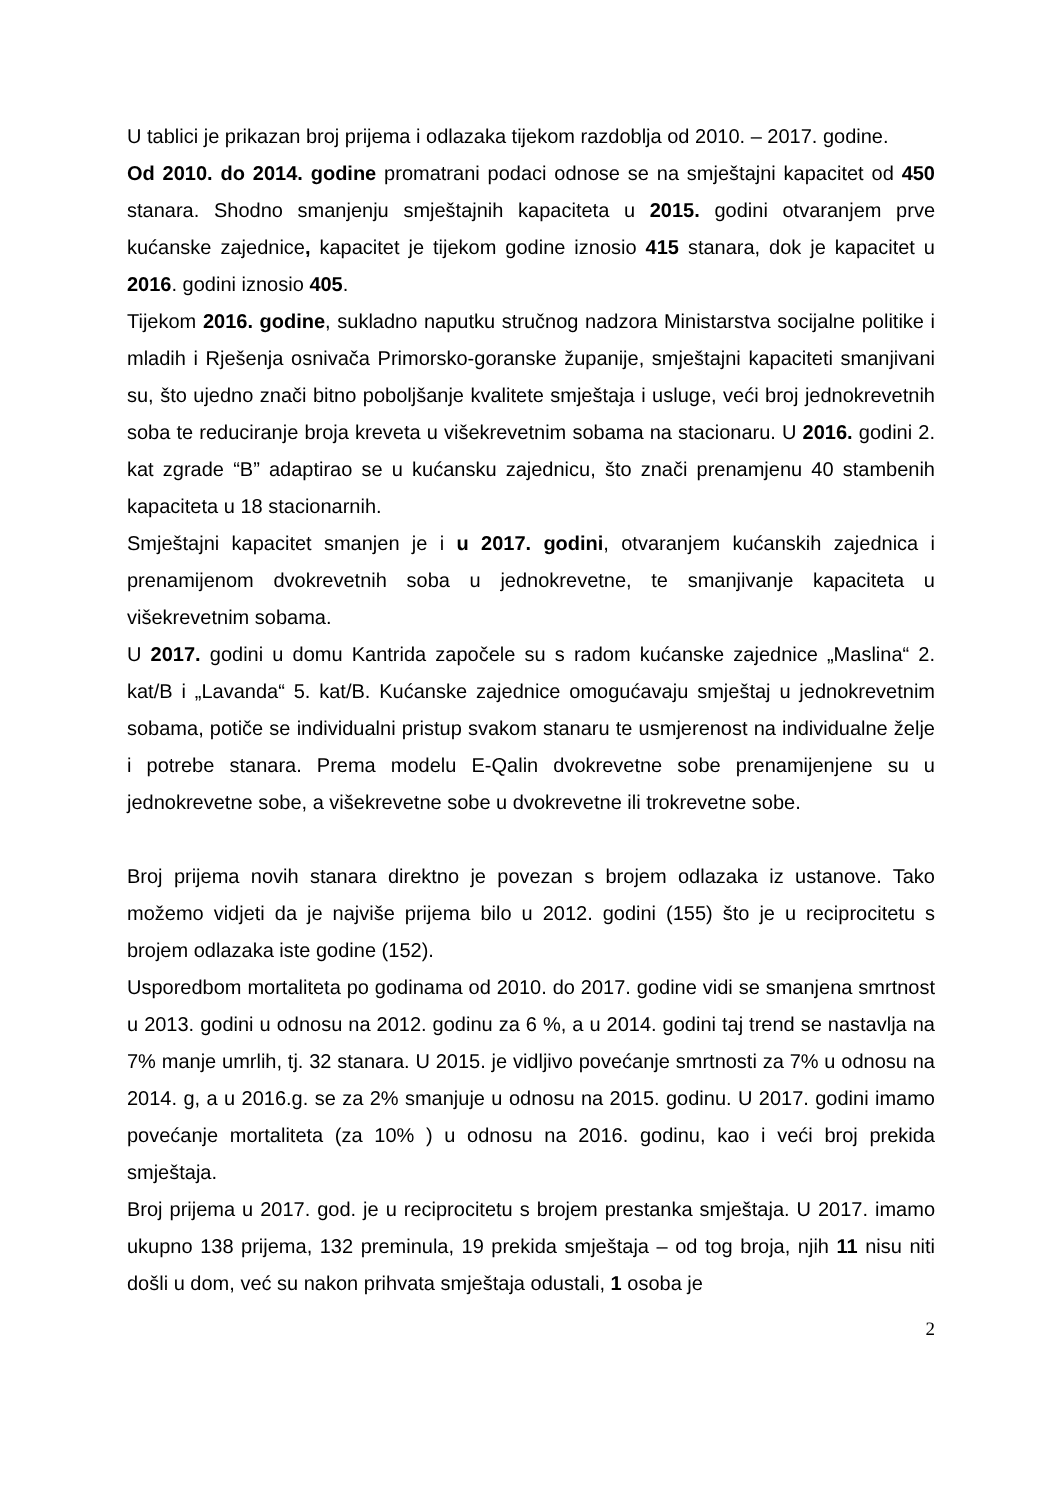U tablici je prikazan broj prijema i odlazaka tijekom razdoblja od 2010. – 2017. godine.
Od 2010. do 2014. godine promatrani podaci odnose se na smještajni kapacitet od 450 stanara. Shodno smanjenju smještajnih kapaciteta u 2015. godini otvaranjem prve kućanske zajednice, kapacitet je tijekom godine iznosio 415 stanara, dok je kapacitet u 2016. godini iznosio 405.
Tijekom 2016. godine, sukladno naputku stručnog nadzora Ministarstva socijalne politike i mladih i Rješenja osnivača Primorsko-goranske županije, smještajni kapaciteti smanjivani su, što ujedno znači bitno poboljšanje kvalitete smještaja i usluge, veći broj jednokrevetnih soba te reduciranje broja kreveta u višekrevetnim sobama na stacionaru. U 2016. godini 2. kat zgrade “B” adaptirao se u kućansku zajednicu, što znači prenamjenu 40 stambenih kapaciteta u 18 stacionarnih.
Smještajni kapacitet smanjen je i u 2017. godini, otvaranjem kućanskih zajednica i prenamijenom dvokrevetnih soba u jednokrevetne, te smanjivanje kapaciteta u višekrevetnim sobama.
U 2017. godini u domu Kantrida započele su s radom kućanske zajednice „Maslina“ 2. kat/B i „Lavanda“ 5. kat/B. Kućanske zajednice omogućavaju smještaj u jednokrevetnim sobama, potiče se individualni pristup svakom stanaru te usmjerenost na individualne želje i potrebe stanara. Prema modelu E-Qalin dvokrevetne sobe prenamijenjene su u jednokrevetne sobe, a višekrevetne sobe u dvokrevetne ili trokrevetne sobe.
Broj prijema novih stanara direktno je povezan s brojem odlazaka iz ustanove. Tako možemo vidjeti da je najviše prijema bilo u 2012. godini (155) što je u reciprocitetu s brojem odlazaka iste godine (152).
Usporedbom mortaliteta po godinama od 2010. do 2017. godine vidi se smanjena smrtnost u 2013. godini u odnosu na 2012. godinu za 6 %, a u 2014. godini taj trend se nastavlja na 7% manje umrlih, tj. 32 stanara. U 2015. je vidljivo povećanje smrtnosti za 7% u odnosu na 2014. g, a u 2016.g. se za 2% smanjuje u odnosu na 2015. godinu. U 2017. godini imamo povećanje mortaliteta (za 10% ) u odnosu na 2016. godinu, kao i veći broj prekida smještaja.
Broj prijema u 2017. god. je u reciprocitetu s brojem prestanka smještaja. U 2017. imamo ukupno 138 prijema, 132 preminula, 19 prekida smještaja – od tog broja, njih 11 nisu niti došli u dom, već su nakon prihvata smještaja odustali, 1 osoba je
2